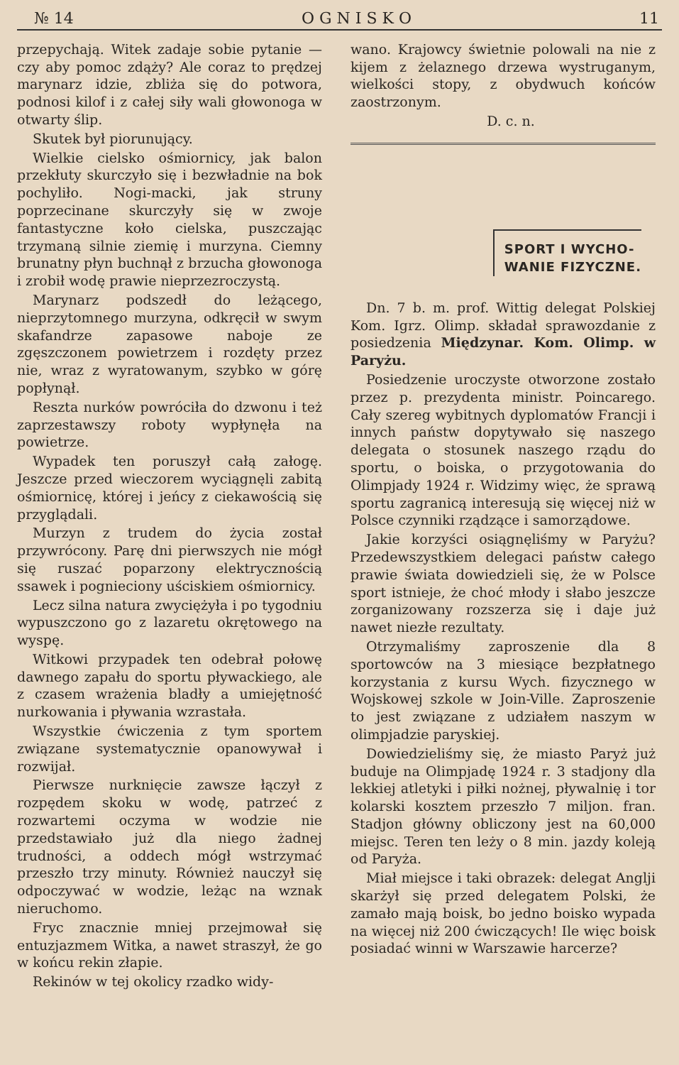№ 14 O G N I S K O 11
przepychają. Witek zadaje sobie pytanie — czy aby pomoc zdąży? Ale coraz to prędzej marynarz idzie, zbliża się do potwora, podnosi kilof i z całej siły wali głowonoga w otwarty ślip.
Skutek był piorunujący.
Wielkie cielsko ośmiornicy, jak balon przekłuty skurczyło się i bezwładnie na bok pochyliło. Nogi-macki, jak struny poprzecinane skurczyły się w zwoje fantastyczne koło cielska, puszczając trzymaną silnie ziemię i murzyna. Ciemny brunatny płyn buchnął z brzucha głowonoga i zrobił wodę prawie nieprzezroczystą.
Marynarz podszedł do leżącego, nieprzytomnego murzyna, odkręcił w swym skafandrze zapasowe naboje ze zgęszczonem powietrzem i rozdęty przez nie, wraz z wyratowanym, szybko w górę popłynął.
Reszta nurków powróciła do dzwonu i też zaprzestawszy roboty wypłynęła na powietrze.
Wypadek ten poruszył całą załogę. Jeszcze przed wieczorem wyciągnęli zabitą ośmiornicę, której i jeńcy z ciekawością się przyglądali.
Murzyn z trudem do życia został przywrócony. Parę dni pierwszych nie mógł się ruszać poparzony elektrycznością ssawek i pognieciony uściskiem ośmiornicy.
Lecz silna natura zwyciężyła i po tygodniu wypuszczono go z lazaretu okrętowego na wyspę.
Witkowi przypadek ten odebrał połowę dawnego zapału do sportu pływackiego, ale z czasem wrażenia bladły a umiejętność nurkowania i pływania wzrastała.
Wszystkie ćwiczenia z tym sportem związane systematycznie opanowywał i rozwijał.
Pierwsze nurknięcie zawsze łączył z rozpędem skoku w wodę, patrzeć z rozwartemi oczyma w wodzie nie przedstawiało już dla niego żadnej trudności, a oddech mógł wstrzymać przeszło trzy minuty. Również nauczył się odpoczywać w wodzie, leżąc na wznak nieruchomo.
Fryc znacznie mniej przejmował się entuzjazmem Witka, a nawet straszył, że go w końcu rekin złapie.
Rekinów w tej okolicy rzadko widy-
wano. Krajowcy świetnie polowali na nie z kijem z żelaznego drzewa wystruganym, wielkości stopy, z obydwuch końców zaostrzonym.
D. c. n.
SPORT I WYCHO-
WANIE FIZYCZNE.
Dn. 7 b. m. prof. Wittig delegat Polskiej Kom. Igrz. Olimp. składał sprawozdanie z posiedzenia Międzynar. Kom. Olimp. w Paryżu.
Posiedzenie uroczyste otworzone zostało przez p. prezydenta ministr. Poincarego. Cały szereg wybitnych dyplomatów Francji i innych państw dopytywało się naszego delegata o stosunek naszego rządu do sportu, o boiska, o przygotowania do Olimpjady 1924 r. Widzimy więc, że sprawą sportu zagranicą interesują się więcej niż w Polsce czynniki rządzące i samorządowe.
Jakie korzyści osiągnęliśmy w Paryżu? Przedewszystkiem delegaci państw całego prawie świata dowiedzieli się, że w Polsce sport istnieje, że choć młody i słabo jeszcze zorganizowany rozszerza się i daje już nawet niezłe rezultaty.
Otrzymaliśmy zaproszenie dla 8 sportowców na 3 miesiące bezpłatnego korzystania z kursu Wych. fizycznego w Wojskowej szkole w Join-Ville. Zaproszenie to jest związane z udziałem naszym w olimpjadzie paryskiej.
Dowiedzieliśmy się, że miasto Paryż już buduje na Olimpjadę 1924 r. 3 stadjony dla lekkiej atletyki i piłki nożnej, pływalnię i tor kolarski kosztem przeszło 7 miljon. fran. Stadjon główny obliczony jest na 60,000 miejsc. Teren ten leży o 8 min. jazdy koleją od Paryża.
Miał miejsce i taki obrazek: delegat Anglji skarżył się przed delegatem Polski, że zamało mają boisk, bo jedno boisko wypada na więcej niż 200 ćwiczących! Ile więc boisk posiadać winni w Warszawie harcerze?